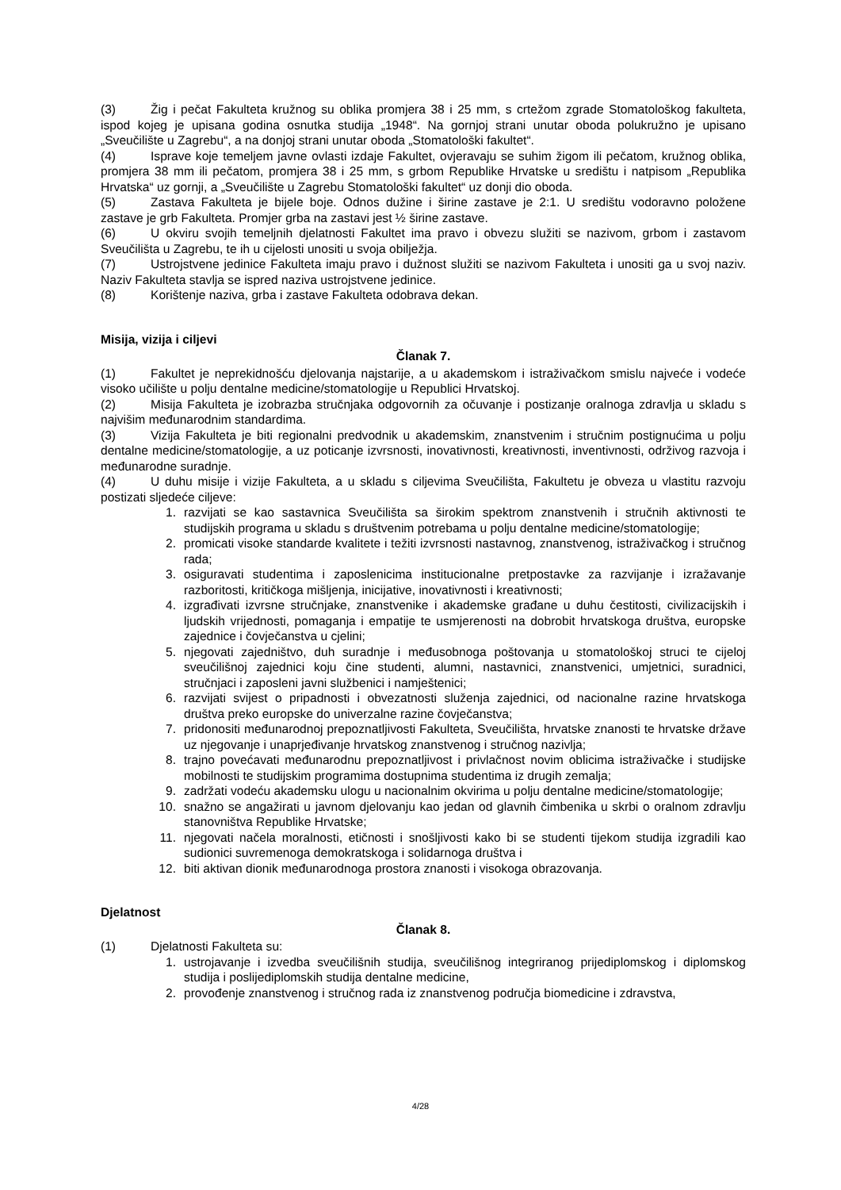(3) Žig i pečat Fakulteta kružnog su oblika promjera 38 i 25 mm, s crtežom zgrade Stomatološkog fakulteta, ispod kojeg je upisana godina osnutka studija „1948“. Na gornjoj strani unutar oboda polukružno je upisano „Sveučilište u Zagrebu“, a na donjoj strani unutar oboda „Stomatološki fakultet“.
(4) Isprave koje temeljem javne ovlasti izdaje Fakultet, ovjeravaju se suhim žigom ili pečatom, kružnog oblika, promjera 38 mm ili pečatom, promjera 38 i 25 mm, s grbom Republike Hrvatske u središtu i natpisom „Republika Hrvatska“ uz gornji, a „Sveučilište u Zagrebu Stomatološki fakultet“ uz donji dio oboda.
(5) Zastava Fakulteta je bijele boje. Odnos dužine i širine zastave je 2:1. U središtu vodoravno položene zastave je grb Fakulteta. Promjer grba na zastavi jest ½ širine zastave.
(6) U okviru svojih temeljnih djelatnosti Fakultet ima pravo i obvezu služiti se nazivom, grbom i zastavom Sveučilišta u Zagrebu, te ih u cijelosti unositi u svoja obilježja.
(7) Ustrojstvene jedinice Fakulteta imaju pravo i dužnost služiti se nazivom Fakulteta i unositi ga u svoj naziv. Naziv Fakulteta stavlja se ispred naziva ustrojstvene jedinice.
(8) Korištenje naziva, grba i zastave Fakulteta odobrava dekan.
Misija, vizija i ciljevi
Članak 7.
(1) Fakultet je neprekidnošću djelovanja najstarije, a u akademskom i istraživačkom smislu najveće i vodeće visoko učilište u polju dentalne medicine/stomatologije u Republici Hrvatskoj.
(2) Misija Fakulteta je izobrazba stručnjaka odgovornih za očuvanje i postizanje oralnoga zdravlja u skladu s najvišim međunarodnim standardima.
(3) Vizija Fakulteta je biti regionalni predvodnik u akademskim, znanstvenim i stručnim postignućima u polju dentalne medicine/stomatologije, a uz poticanje izvrsnosti, inovativnosti, kreativnosti, inventivnosti, održivog razvoja i međunarodne suradnje.
(4) U duhu misije i vizije Fakulteta, a u skladu s ciljevima Sveučilišta, Fakultetu je obveza u vlastitu razvoju postizati sljedeće ciljeve:
1. razvijati se kao sastavnica Sveučilišta sa širokim spektrom znanstvenih i stručnih aktivnosti te studijskih programa u skladu s društvenim potrebama u polju dentalne medicine/stomatologije;
2. promicati visoke standarde kvalitete i težiti izvrsnosti nastavnog, znanstvenog, istraživačkog i stručnog rada;
3. osiguravati studentima i zaposlenicima institucionalne pretpostavke za razvijanje i izražavanje razboritosti, kritičkoga mišljenja, inicijative, inovativnosti i kreativnosti;
4. izgrađivati izvrsne stručnjake, znanstvenike i akademske građane u duhu čestitosti, civilizacijskih i ljudskih vrijednosti, pomaganja i empatije te usmjerenosti na dobrobit hrvatskoga društva, europske zajednice i čovječanstva u cjelini;
5. njegovati zajedništvo, duh suradnje i međusobnoga poštovanja u stomatološkoj struci te cijeloj sveučilišnoj zajednici koju čine studenti, alumni, nastavnici, znanstvenici, umjetnici, suradnici, stručnjaci i zaposleni javni službenici i namještenici;
6. razvijati svijest o pripadnosti i obvezatnosti služenja zajednici, od nacionalne razine hrvatskoga društva preko europske do univerzalne razine čovječanstva;
7. pridonositi međunarodnoj prepoznatljivosti Fakulteta, Sveučilišta, hrvatske znanosti te hrvatske države uz njegovanje i unaprjeđivanje hrvatskog znanstvenog i stručnog nazivlja;
8. trajno povećavati međunarodnu prepoznatljivost i privlačnost novim oblicima istraživačke i studijske mobilnosti te studijskim programima dostupnima studentima iz drugih zemalja;
9. zadržati vodeću akademsku ulogu u nacionalnim okvirima u polju dentalne medicine/stomatologije;
10. snažno se angažirati u javnom djelovanju kao jedan od glavnih čimbenika u skrbi o oralnom zdravlju stanovništva Republike Hrvatske;
11. njegovati načela moralnosti, etičnosti i snošljivosti kako bi se studenti tijekom studija izgradili kao sudionici suvremenoga demokratskoga i solidarnoga društva i
12. biti aktivan dionik međunarodnoga prostora znanosti i visokoga obrazovanja.
Djelatnost
Članak 8.
(1) Djelatnosti Fakulteta su:
1. ustrojavanje i izvedba sveučilišnih studija, sveučilišnog integriranog prijediplomskog i diplomskog studija i poslijediplomskih studija dentalne medicine,
2. provođenje znanstvenog i stručnog rada iz znanstvenog područja biomedicine i zdravstva,
4/28